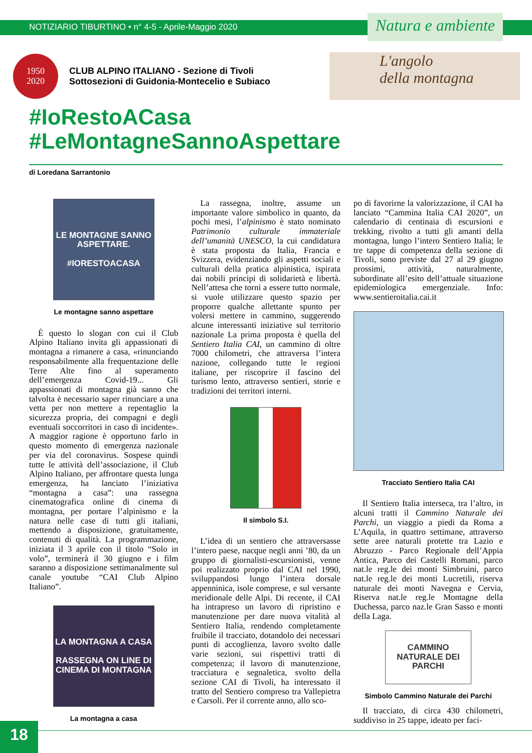NOTIZIARIO TIBURTINO • n° 4-5 - Aprile-Maggio 2020
Natura e ambiente
1950
2020
CLUB ALPINO ITALIANO - Sezione di Tivoli
Sottosezioni di Guidonia-Montecelio e Subiaco
L'angolo
della montagna
#IoRestoACasa
#LeMontagneSannoAspettare
di Loredana Sarrantonio
LE MONTAGNE SANNO ASPETTARE.
#IORESTOACASA
Le montagne sanno aspettare
È questo lo slogan con cui il Club Alpino Italiano invita gli appassionati di montagna a rimanere a casa, «rinunciando responsabilmente alla frequentazione delle Terre Alte fino al superamento dell’emergenza Covid-19... Gli appassionati di montagna già sanno che talvolta è necessario saper rinunciare a una vetta per non mettere a repentaglio la sicurezza propria, dei compagni e degli eventuali soccorritori in caso di incidente». A maggior ragione è opportuno farlo in questo momento di emergenza nazionale per via del coronavirus. Sospese quindi tutte le attività dell’associazione, il Club Alpino Italiano, per affrontare questa lunga emergenza, ha lanciato l’iniziativa “montagna a casa”: una rassegna cinematografica online di cinema di montagna, per portare l’alpinismo e la natura nelle case di tutti gli italiani, mettendo a disposizione, gratuitamente, contenuti di qualità. La programmazione, iniziata il 3 aprile con il titolo “Solo in volo”, terminerà il 30 giugno e i film saranno a disposizione settimanalmente sul canale youtube “CAI Club Alpino Italiano”.
LA MONTAGNA A CASA
RASSEGNA ON LINE DI CINEMA DI MONTAGNA
La montagna a casa
La rassegna, inoltre, assume un importante valore simbolico in quanto, da pochi mesi, l’alpinismo è stato nominato Patrimonio culturale immateriale dell’umanità UNESCO, la cui candidatura è stata proposta da Italia, Francia e Svizzera, evidenziando gli aspetti sociali e culturali della pratica alpinistica, ispirata dai nobili principi di solidarietà e libertà. Nell’attesa che torni a essere tutto normale, si vuole utilizzare questo spazio per proporre qualche allettante spunto per volersi mettere in cammino, suggerendo alcune interessanti iniziative sul territorio nazionale La prima proposta è quella del Sentiero Italia CAI, un cammino di oltre 7000 chilometri, che attraversa l’intera nazione, collegando tutte le regioni italiane, per riscoprire il fascino del turismo lento, attraverso sentieri, storie e tradizioni dei territori interni.
Il simbolo S.I.
L’idea di un sentiero che attraversasse l’intero paese, nacque negli anni ’80, da un gruppo di giornalisti-escursionisti, venne poi realizzato proprio dal CAI nel 1990, sviluppandosi lungo l’intera dorsale appenninica, isole comprese, e sul versante meridionale delle Alpi. Di recente, il CAI ha intrapreso un lavoro di ripristino e manutenzione per dare nuova vitalità al Sentiero Italia, rendendo completamente fruibile il tracciato, dotandolo dei necessari punti di accoglienza, lavoro svolto dalle varie sezioni, sui rispettivi tratti di competenza; il lavoro di manutenzione, tracciatura e segnaletica, svolto della sezione CAI di Tivoli, ha interessato il tratto del Sentiero compreso tra Vallepietra e Carsoli. Per il corrente anno, allo sco-
po di favorirne la valorizzazione, il CAI ha lanciato “Cammina Italia CAI 2020”, un calendario di centinaia di escursioni e trekking, rivolto a tutti gli amanti della montagna, lungo l’intero Sentiero Italia; le tre tappe di competenza della sezione di Tivoli, sono previste dal 27 al 29 giugno prossimi, attività, naturalmente, subordinate all’esito dell’attuale situazione epidemiologica emergenziale. Info: www.sentieroitalia.cai.it
Tracciato Sentiero Italia CAI
Il Sentiero Italia interseca, tra l’altro, in alcuni tratti il Cammino Naturale dei Parchi, un viaggio a piedi da Roma a L’Aquila, in quattro settimane, attraverso sette aree naturali protette tra Lazio e Abruzzo - Parco Regionale dell’Appia Antica, Parco dei Castelli Romani, parco nat.le reg.le dei monti Simbruini, parco nat.le reg.le dei monti Lucretili, riserva naturale dei monti Navegna e Cervia, Riserva nat.le reg.le Montagne della Duchessa, parco naz.le Gran Sasso e monti della Laga.
CAMMINO NATURALE DEI PARCHI
Simbolo Cammino Naturale dei Parchi
Il tracciato, di circa 430 chilometri, suddiviso in 25 tappe, ideato per faci-
18